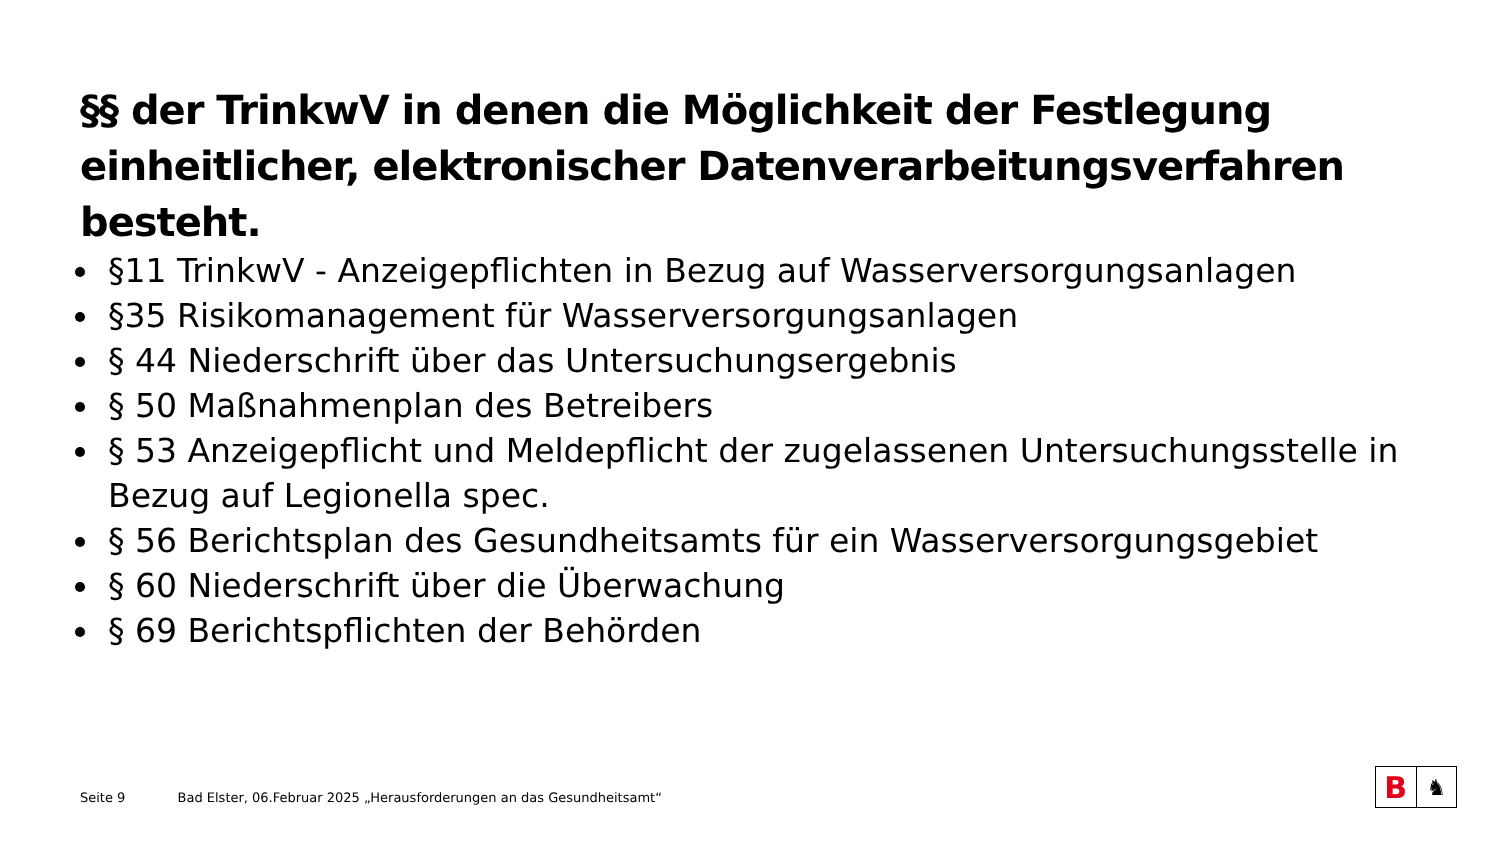§§ der TrinkwV in denen die Möglichkeit der Festlegung einheitlicher, elektronischer Datenverarbeitungsverfahren besteht.
§11 TrinkwV - Anzeigepflichten in Bezug auf Wasserversorgungsanlagen
§35 Risikomanagement für Wasserversorgungsanlagen
§ 44 Niederschrift über das Untersuchungsergebnis
§ 50 Maßnahmenplan des Betreibers
§ 53 Anzeigepflicht und Meldepflicht der zugelassenen Untersuchungsstelle in Bezug auf Legionella spec.
§ 56 Berichtsplan des Gesundheitsamts für ein Wasserversorgungsgebiet
§ 60 Niederschrift über die Überwachung
§ 69 Berichtspflichten der Behörden
Seite 9 Bad Elster, 06.Februar 2025 „Herausforderungen an das Gesundheitsamt“
B
♞